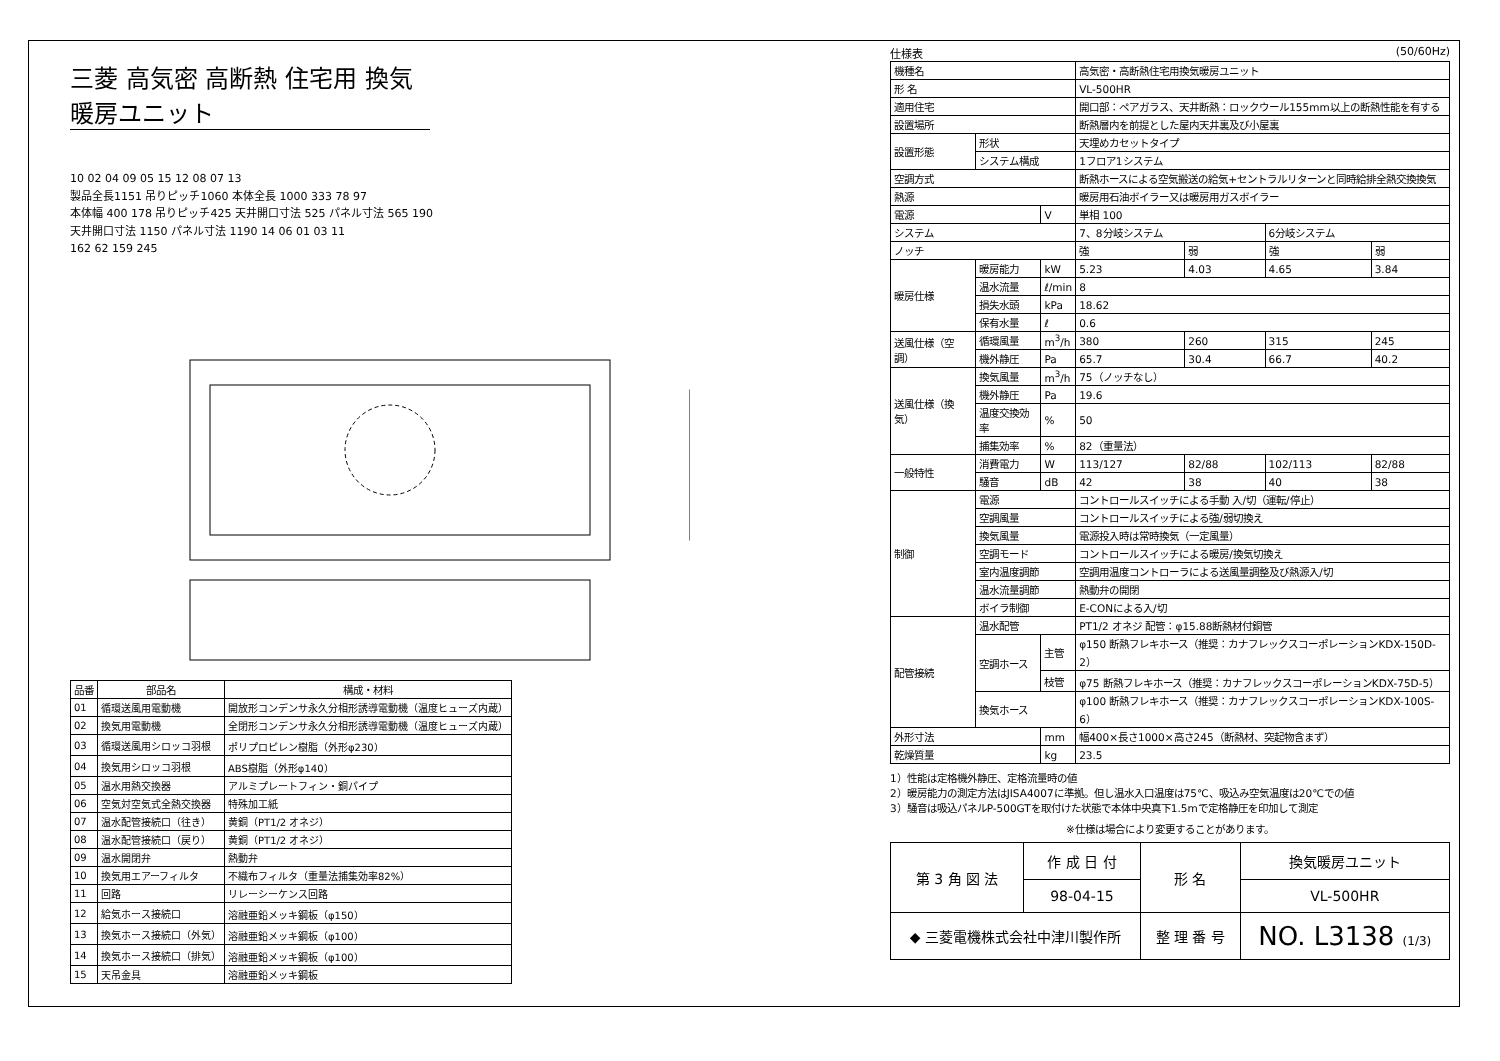三菱 高気密 高断熱 住宅用 換気暖房ユニット
10 02 04 09 05 15 12 08 07 13
製品全長1151 吊りピッチ1060 本体全長 1000 333 78 97
本体幅 400 178 吊りピッチ425 天井開口寸法 525 パネル寸法 565 190
天井開口寸法 1150 パネル寸法 1190 14 06 01 03 11
162 62 159 245
| 品番 | 部品名 | 構成・材料 |
| --- | --- | --- |
| 01 | 循環送風用電動機 | 開放形コンデンサ永久分相形誘導電動機（温度ヒューズ内蔵） |
| 02 | 換気用電動機 | 全閉形コンデンサ永久分相形誘導電動機（温度ヒューズ内蔵） |
| 03 | 循環送風用シロッコ羽根 | ポリプロピレン樹脂（外形φ230） |
| 04 | 換気用シロッコ羽根 | ABS樹脂（外形φ140） |
| 05 | 温水用熱交換器 | アルミプレートフィン・銅パイプ |
| 06 | 空気対空気式全熱交換器 | 特殊加工紙 |
| 07 | 温水配管接続口（往き） | 黄銅（PT1/2 オネジ） |
| 08 | 温水配管接続口（戻り） | 黄銅（PT1/2 オネジ） |
| 09 | 温水開閉弁 | 熱動弁 |
| 10 | 換気用エアーフィルタ | 不織布フィルタ（重量法捕集効率82%） |
| 11 | 回路 | リレーシーケンス回路 |
| 12 | 給気ホース接続口 | 溶融亜鉛メッキ鋼板（φ150） |
| 13 | 換気ホース接続口（外気） | 溶融亜鉛メッキ鋼板（φ100） |
| 14 | 換気ホース接続口（排気） | 溶融亜鉛メッキ鋼板（φ100） |
| 15 | 天吊金具 | 溶融亜鉛メッキ鋼板 |
仕様表 (50/60Hz)
| 機種名 | | | 高気密・高断熱住宅用換気暖房ユニット | | | |
| 形 名 | | | VL-500HR | | | |
| 適用住宅 | | | 開口部：ペアガラス、天井断熱：ロックウール155mm以上の断熱性能を有する | | | |
| 設置場所 | | | 断熱層内を前提とした屋内天井裏及び小屋裏 | | | |
| 設置形態 | 形状 | | 天埋めカセットタイプ | | | |
| | システム構成 | | 1フロア1システム | | | |
| 空調方式 | | | 断熱ホースによる空気搬送の給気+セントラルリターンと同時給排全熱交換換気 | | | |
| 熱源 | | | 暖房用石油ボイラー又は暖房用ガスボイラー | | | |
| 電源 | | V | 単相 100 | | | |
| システム | | | 7、8分岐システム | | 6分岐システム | |
| ノッチ | | | 強 | 弱 | 強 | 弱 |
| 暖房仕様 | 暖房能力 | kW | 5.23 | 4.03 | 4.65 | 3.84 |
| | 温水流量 | ℓ/min | 8 | | | |
| | 損失水頭 | kPa | 18.62 | | | |
| | 保有水量 | ℓ | 0.6 | | | |
| 送風仕様（空調） | 循環風量 | m<sup>3</sup>/h | 380 | 260 | 315 | 245 |
| | 機外静圧 | Pa | 65.7 | 30.4 | 66.7 | 40.2 |
| 送風仕様（換気） | 換気風量 | m<sup>3</sup>/h | 75（ノッチなし） | | | |
| | 機外静圧 | Pa | 19.6 | | | |
| | 温度交換効率 | % | 50 | | | |
| | 捕集効率 | % | 82（重量法） | | | |
| 一般特性 | 消費電力 | W | 113/127 | 82/88 | 102/113 | 82/88 |
| | 騒音 | dB | 42 | 38 | 40 | 38 |
| 制御 | 電源 | | コントロールスイッチによる手動 入/切（運転/停止） | | | |
| | 空調風量 | | コントロールスイッチによる強/弱切換え | | | |
| | 換気風量 | | 電源投入時は常時換気（一定風量） | | | |
| | 空調モード | | コントロールスイッチによる暖房/換気切換え | | | |
| | 室内温度調節 | | 空調用温度コントローラによる送風量調整及び熱源入/切 | | | |
| | 温水流量調節 | | 熱動弁の開閉 | | | |
| | ボイラ制御 | | E-CONによる入/切 | | | |
| 配管接続 | 温水配管 | | PT1/2 オネジ 配管：φ15.88断熱材付銅管 | | | |
| | 空調ホース | 主管 | φ150 断熱フレキホース（推奨：カナフレックスコーポレーションKDX-150D-2） | | | |
| | | 枝管 | φ75 断熱フレキホース（推奨：カナフレックスコーポレーションKDX-75D-5） | | | |
| | 換気ホース | | φ100 断熱フレキホース（推奨：カナフレックスコーポレーションKDX-100S-6） | | | |
| 外形寸法 | | mm | 幅400×長さ1000×高さ245（断熱材、突起物含まず） | | | |
| 乾燥質量 | | kg | 23.5 | | | |
1）性能は定格機外静圧、定格流量時の値
2）暖房能力の測定方法はJISA4007に準拠。但し温水入口温度は75℃、吸込み空気温度は20℃での値
3）騒音は吸込パネルP-500GTを取付けた状態で本体中央真下1.5mで定格静圧を印加して測定
※仕様は場合により変更することがあります。
| 第 3 角 図 法 | 作 成 日 付 | 形 名 | 換気暖房ユニット |
| | 98-04-15 | | VL-500HR |
| ◆ 三菱電機株式会社中津川製作所 | | 整 理 番 号 | NO. L3138 (1/3) |